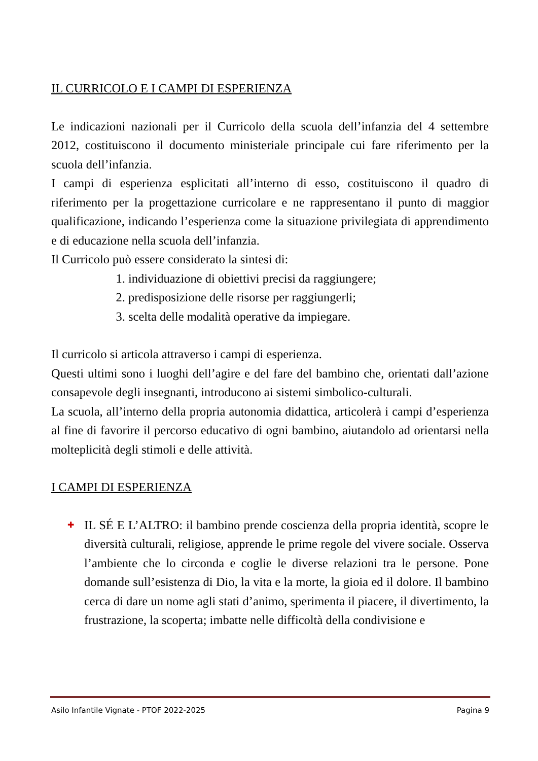IL CURRICOLO E I CAMPI DI ESPERIENZA
Le indicazioni nazionali per il Curricolo della scuola dell’infanzia del 4 settembre 2012, costituiscono il documento ministeriale principale cui fare riferimento per la scuola dell’infanzia.
I campi di esperienza esplicitati all’interno di esso, costituiscono il quadro di riferimento per la progettazione curricolare e ne rappresentano il punto di maggior qualificazione, indicando l’esperienza come la situazione privilegiata di apprendimento e di educazione nella scuola dell’infanzia.
Il Curricolo può essere considerato la sintesi di:
1. individuazione di obiettivi precisi da raggiungere;
2. predisposizione delle risorse per raggiungerli;
3. scelta delle modalità operative da impiegare.
Il curricolo si articola attraverso i campi di esperienza.
Questi ultimi sono i luoghi dell’agire e del fare del bambino che, orientati dall’azione consapevole degli insegnanti, introducono ai sistemi simbolico-culturali.
La scuola, all’interno della propria autonomia didattica, articolerà i campi d’esperienza al fine di favorire il percorso educativo di ogni bambino, aiutandolo ad orientarsi nella molteplicità degli stimoli e delle attività.
I CAMPI DI ESPERIENZA
✚
IL SÉ E L’ALTRO: il bambino prende coscienza della propria identità, scopre le diversità culturali, religiose, apprende le prime regole del vivere sociale. Osserva l’ambiente che lo circonda e coglie le diverse relazioni tra le persone. Pone domande sull’esistenza di Dio, la vita e la morte, la gioia ed il dolore. Il bambino cerca di dare un nome agli stati d’animo, sperimenta il piacere, il divertimento, la frustrazione, la scoperta; imbatte nelle difficoltà della condivisione e
Asilo Infantile Vignate - PTOF 2022-2025 Pagina 9